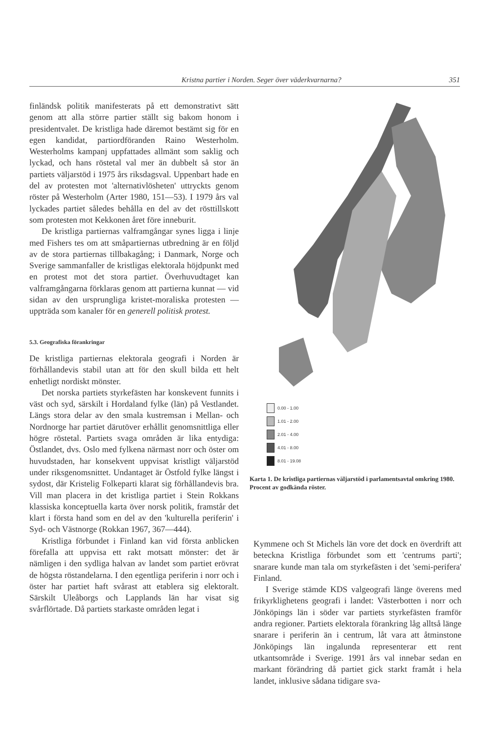Kristna partier i Norden. Seger över väderkvarnarna? 351
finländsk politik manifesterats på ett demonstrativt sätt genom att alla större partier ställt sig bakom honom i presidentvalet. De kristliga hade däremot bestämt sig för en egen kandidat, partiordföranden Raino Westerholm. Westerholms kampanj uppfattades allmänt som saklig och lyckad, och hans röstetal val mer än dubbelt så stor än partiets väljarstöd i 1975 års riksdagsval. Uppenbart hade en del av protesten mot 'alternativlösheten' uttryckts genom röster på Westerholm (Arter 1980, 151—53). I 1979 års val lyckades partiet således behålla en del av det rösttillskott som protesten mot Kekkonen året före inneburit.
De kristliga partiernas valframgångar synes ligga i linje med Fishers tes om att småpartiernas utbredning är en följd av de stora partiernas tillbakagång; i Danmark, Norge och Sverige sammanfaller de kristligas elektorala höjdpunkt med en protest mot det stora partiet. Överhuvudtaget kan valframgångarna förklaras genom att partierna kunnat — vid sidan av den ursprungliga kristet-moraliska protesten — uppträda som kanaler för en generell politisk protest.
5.3. Geografiska förankringar
De kristliga partiernas elektorala geografi i Norden är förhållandevis stabil utan att för den skull bilda ett helt enhetligt nordiskt mönster.
Det norska partiets styrkefästen har konskevent funnits i väst och syd, särskilt i Hordaland fylke (län) på Vestlandet. Längs stora delar av den smala kustremsan i Mellan- och Nordnorge har partiet därutöver erhållit genomsnittliga eller högre röstetal. Partiets svaga områden är lika entydiga: Östlandet, dvs. Oslo med fylkena närmast norr och öster om huvudstaden, har konsekvent uppvisat kristligt väljarstöd under riksgenomsnittet. Undantaget är Östfold fylke längst i sydost, där Kristelig Folkeparti klarat sig förhållandevis bra. Vill man placera in det kristliga partiet i Stein Rokkans klassiska konceptuella karta över norsk politik, framstår det klart i första hand som en del av den 'kulturella periferin' i Syd- och Västnorge (Rokkan 1967, 367—444).
Kristliga förbundet i Finland kan vid första anblicken förefalla att uppvisa ett rakt motsatt mönster: det är nämligen i den sydliga halvan av landet som partiet erövrat de högsta röstandelarna. I den egentliga periferin i norr och i öster har partiet haft svårast att etablera sig elektoralt. Särskilt Uleåborgs och Lapplands län har visat sig svårflörtade. Då partiets starkaste områden legat i
0.00 - 1.00
1.01 - 2.00
2.01 - 4.00
4.01 - 8.00
8.01 - 19.08
Karta 1. De kristliga partiernas väljarstöd i parlamentsavtal omkring 1980. Procent av godkända röster.
Kymmene och St Michels län vore det dock en överdrift att beteckna Kristliga förbundet som ett 'centrums parti'; snarare kunde man tala om styrkefästen i det 'semi-perifera' Finland.
I Sverige stämde KDS valgeografi länge överens med frikyrklighetens geografi i landet: Västerbotten i norr och Jönköpings län i söder var partiets styrkefästen framför andra regioner. Partiets elektorala förankring låg alltså länge snarare i periferin än i centrum, låt vara att åtminstone Jönköpings län ingalunda representerar ett rent utkantsområde i Sverige. 1991 års val innebar sedan en markant förändring då partiet gick starkt framåt i hela landet, inklusive sådana tidigare sva-